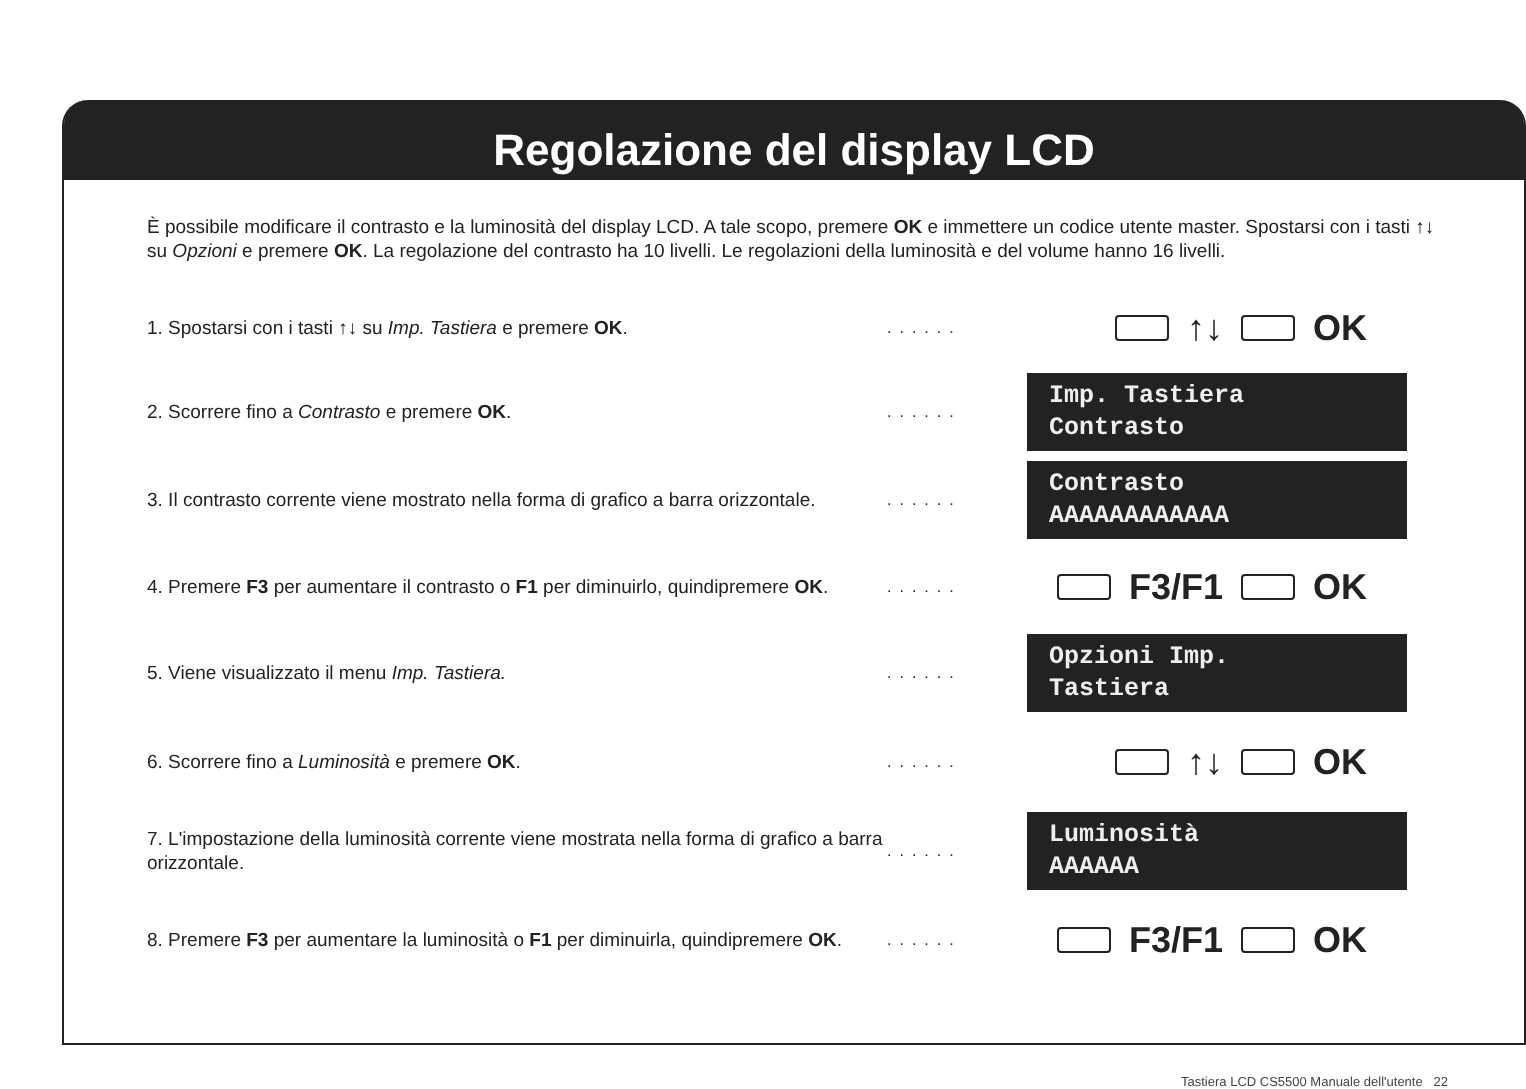Regolazione del display LCD
È possibile modificare il contrasto e la luminosità del display LCD. A tale scopo, premere OK e immettere un codice utente master. Spostarsi con i tasti ↑↓ su Opzioni e premere OK. La regolazione del contrasto ha 10 livelli. Le regolazioni della luminosità e del volume hanno 16 livelli.
1. Spostarsi con i tasti ↑↓ su Imp. Tastiera e premere OK.
......
↑↓ OK
2. Scorrere fino a Contrasto e premere OK.
......
Imp. Tastiera
Contrasto
3. Il contrasto corrente viene mostrato nella forma di grafico a barra orizzontale.
......
Contrasto
AAAAAAAAAAAA
4. Premere F3 per aumentare il contrasto o F1 per diminuirlo, quindipremere OK.
......
F3/F1 OK
5. Viene visualizzato il menu Imp. Tastiera.
......
Opzioni Imp.
Tastiera
6. Scorrere fino a Luminosità e premere OK.
......
↑↓ OK
7. L'impostazione della luminosità corrente viene mostrata nella forma di grafico a barra orizzontale.
......
Luminosità
AAAAAA
8. Premere F3 per aumentare la luminosità o F1 per diminuirla, quindipremere OK.
......
F3/F1 OK
Tastiera LCD CS5500 Manuale dell'utente 22